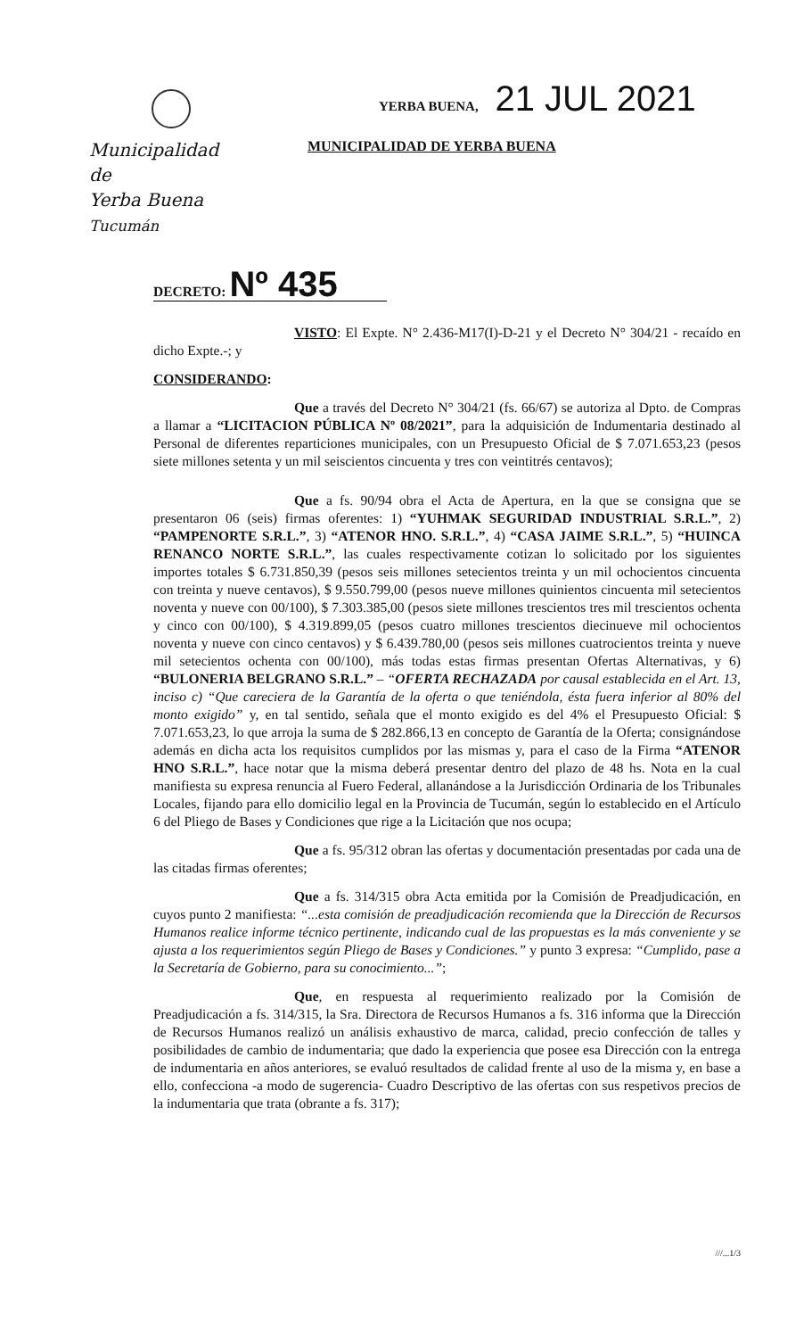Municipalidad de
Yerba Buena
Tucumán
YERBA BUENA, 21 JUL 2021
MUNICIPALIDAD DE YERBA BUENA
DECRETO: Nº 435
VISTO: El Expte. N° 2.436-M17(I)-D-21 y el Decreto N° 304/21 - recaído en dicho Expte.-; y
CONSIDERANDO:
Que a través del Decreto N° 304/21 (fs. 66/67) se autoriza al Dpto. de Compras a llamar a “LICITACION PÚBLICA Nº 08/2021”, para la adquisición de Indumentaria destinado al Personal de diferentes reparticiones municipales, con un Presupuesto Oficial de $ 7.071.653,23 (pesos siete millones setenta y un mil seiscientos cincuenta y tres con veintitrés centavos);
Que a fs. 90/94 obra el Acta de Apertura, en la que se consigna que se presentaron 06 (seis) firmas oferentes: 1) “YUHMAK SEGURIDAD INDUSTRIAL S.R.L.”, 2) “PAMPENORTE S.R.L.”, 3) “ATENOR HNO. S.R.L.”, 4) “CASA JAIME S.R.L.”, 5) “HUINCA RENANCO NORTE S.R.L.”, las cuales respectivamente cotizan lo solicitado por los siguientes importes totales $ 6.731.850,39 (pesos seis millones setecientos treinta y un mil ochocientos cincuenta con treinta y nueve centavos), $ 9.550.799,00 (pesos nueve millones quinientos cincuenta mil setecientos noventa y nueve con 00/100), $ 7.303.385,00 (pesos siete millones trescientos tres mil trescientos ochenta y cinco con 00/100), $ 4.319.899,05 (pesos cuatro millones trescientos diecinueve mil ochocientos noventa y nueve con cinco centavos) y $ 6.439.780,00 (pesos seis millones cuatrocientos treinta y nueve mil setecientos ochenta con 00/100), más todas estas firmas presentan Ofertas Alternativas, y 6) “BULONERIA BELGRANO S.R.L.” – “OFERTA RECHAZADA por causal establecida en el Art. 13, inciso c) “Que careciera de la Garantía de la oferta o que teniéndola, ésta fuera inferior al 80% del monto exigido” y, en tal sentido, señala que el monto exigido es del 4% el Presupuesto Oficial: $ 7.071.653,23, lo que arroja la suma de $ 282.866,13 en concepto de Garantía de la Oferta; consignándose además en dicha acta los requisitos cumplidos por las mismas y, para el caso de la Firma “ATENOR HNO S.R.L.”, hace notar que la misma deberá presentar dentro del plazo de 48 hs. Nota en la cual manifiesta su expresa renuncia al Fuero Federal, allanándose a la Jurisdicción Ordinaria de los Tribunales Locales, fijando para ello domicilio legal en la Provincia de Tucumán, según lo establecido en el Artículo 6 del Pliego de Bases y Condiciones que rige a la Licitación que nos ocupa;
Que a fs. 95/312 obran las ofertas y documentación presentadas por cada una de las citadas firmas oferentes;
Que a fs. 314/315 obra Acta emitida por la Comisión de Preadjudicación, en cuyos punto 2 manifiesta: “...esta comisión de preadjudicación recomienda que la Dirección de Recursos Humanos realice informe técnico pertinente, indicando cual de las propuestas es la más conveniente y se ajusta a los requerimientos según Pliego de Bases y Condiciones.” y punto 3 expresa: “Cumplido, pase a la Secretaría de Gobierno, para su conocimiento...”;
Que, en respuesta al requerimiento realizado por la Comisión de Preadjudicación a fs. 314/315, la Sra. Directora de Recursos Humanos a fs. 316 informa que la Dirección de Recursos Humanos realizó un análisis exhaustivo de marca, calidad, precio confección de talles y posibilidades de cambio de indumentaria; que dado la experiencia que posee esa Dirección con la entrega de indumentaria en años anteriores, se evaluó resultados de calidad frente al uso de la misma y, en base a ello, confecciona -a modo de sugerencia- Cuadro Descriptivo de las ofertas con sus respetivos precios de la indumentaria que trata (obrante a fs. 317);
///...1/3